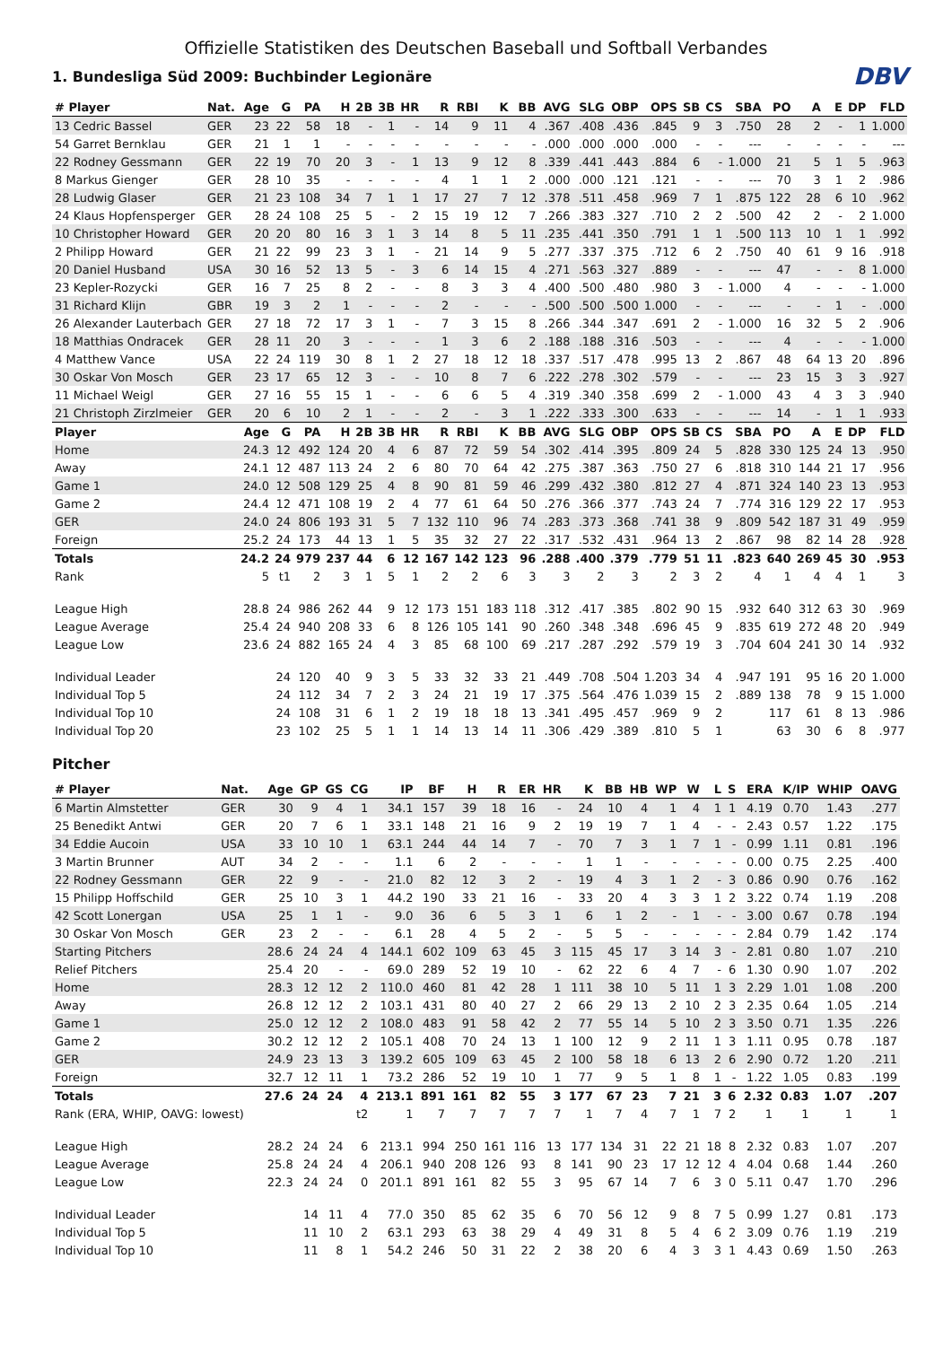DBV
Offizielle Statistiken des Deutschen Baseball und Softball Verbandes
1. Bundesliga Süd 2009: Buchbinder Legionäre
| # Player | Nat. | Age | G | PA | H | 2B | 3B | HR | R | RBI | K | BB | AVG | SLG | OBP | OPS | SB | CS | SBA | PO | A | E | DP | FLD |
| --- | --- | --- | --- | --- | --- | --- | --- | --- | --- | --- | --- | --- | --- | --- | --- | --- | --- | --- | --- | --- | --- | --- | --- | --- |
| 13 Cedric Bassel | GER | 23 | 22 | 58 | 18 | - | 1 | - | 14 | 9 | 11 | 4 | .367 | .408 | .436 | .845 | 9 | 3 | .750 | 28 | 2 | - | 1 | 1.000 |
| 54 Garret Bernklau | GER | 21 | 1 | 1 | - | - | - | - | - | - | - | - | .000 | .000 | .000 | .000 | - | - | --- | - | - | - | - | --- |
| 22 Rodney Gessmann | GER | 22 | 19 | 70 | 20 | 3 | - | 1 | 13 | 9 | 12 | 8 | .339 | .441 | .443 | .884 | 6 | - | 1.000 | 21 | 5 | 1 | 5 | .963 |
| 8 Markus Gienger | GER | 28 | 10 | 35 | - | - | - | - | 4 | 1 | 1 | 2 | .000 | .000 | .121 | .121 | - | - | --- | 70 | 3 | 1 | 2 | .986 |
| 28 Ludwig Glaser | GER | 21 | 23 | 108 | 34 | 7 | 1 | 1 | 17 | 27 | 7 | 12 | .378 | .511 | .458 | .969 | 7 | 1 | .875 | 122 | 28 | 6 | 10 | .962 |
| 24 Klaus Hopfensperger | GER | 28 | 24 | 108 | 25 | 5 | - | 2 | 15 | 19 | 12 | 7 | .266 | .383 | .327 | .710 | 2 | 2 | .500 | 42 | 2 | - | 2 | 1.000 |
| 10 Christopher Howard | GER | 20 | 20 | 80 | 16 | 3 | 1 | 3 | 14 | 8 | 5 | 11 | .235 | .441 | .350 | .791 | 1 | 1 | .500 | 113 | 10 | 1 | 1 | .992 |
| 2 Philipp Howard | GER | 21 | 22 | 99 | 23 | 3 | 1 | - | 21 | 14 | 9 | 5 | .277 | .337 | .375 | .712 | 6 | 2 | .750 | 40 | 61 | 9 | 16 | .918 |
| 20 Daniel Husband | USA | 30 | 16 | 52 | 13 | 5 | - | 3 | 6 | 14 | 15 | 4 | .271 | .563 | .327 | .889 | - | - | --- | 47 | - | - | 8 | 1.000 |
| 23 Kepler-Rozycki | GER | 16 | 7 | 25 | 8 | 2 | - | - | 8 | 3 | 3 | 4 | .400 | .500 | .480 | .980 | 3 | - | 1.000 | 4 | - | - | - | 1.000 |
| 31 Richard Klijn | GBR | 19 | 3 | 2 | 1 | - | - | - | 2 | - | - | - | .500 | .500 | .500 | 1.000 | - | - | --- | - | - | 1 | - | .000 |
| 26 Alexander Lauterbach | GER | 27 | 18 | 72 | 17 | 3 | 1 | - | 7 | 3 | 15 | 8 | .266 | .344 | .347 | .691 | 2 | - | 1.000 | 16 | 32 | 5 | 2 | .906 |
| 18 Matthias Ondracek | GER | 28 | 11 | 20 | 3 | - | - | - | 1 | 3 | 6 | 2 | .188 | .188 | .316 | .503 | - | - | --- | 4 | - | - | - | 1.000 |
| 4 Matthew Vance | USA | 22 | 24 | 119 | 30 | 8 | 1 | 2 | 27 | 18 | 12 | 18 | .337 | .517 | .478 | .995 | 13 | 2 | .867 | 48 | 64 | 13 | 20 | .896 |
| 30 Oskar Von Mosch | GER | 23 | 17 | 65 | 12 | 3 | - | - | 10 | 8 | 7 | 6 | .222 | .278 | .302 | .579 | - | - | --- | 23 | 15 | 3 | 3 | .927 |
| 11 Michael Weigl | GER | 27 | 16 | 55 | 15 | 1 | - | - | 6 | 6 | 5 | 4 | .319 | .340 | .358 | .699 | 2 | - | 1.000 | 43 | 4 | 3 | 3 | .940 |
| 21 Christoph Zirzlmeier | GER | 20 | 6 | 10 | 2 | 1 | - | - | 2 | - | 3 | 1 | .222 | .333 | .300 | .633 | - | - | --- | 14 | - | 1 | 1 | .933 |
| Player | | Age | G | PA | H | 2B | 3B | HR | R | RBI | K | BB | AVG | SLG | OBP | OPS | SB | CS | SBA | PO | A | E | DP | FLD |
| Home | | 24.3 | 12 | 492 | 124 | 20 | 4 | 6 | 87 | 72 | 59 | 54 | .302 | .414 | .395 | .809 | 24 | 5 | .828 | 330 | 125 | 24 | 13 | .950 |
| Away | | 24.1 | 12 | 487 | 113 | 24 | 2 | 6 | 80 | 70 | 64 | 42 | .275 | .387 | .363 | .750 | 27 | 6 | .818 | 310 | 144 | 21 | 17 | .956 |
| Game 1 | | 24.0 | 12 | 508 | 129 | 25 | 4 | 8 | 90 | 81 | 59 | 46 | .299 | .432 | .380 | .812 | 27 | 4 | .871 | 324 | 140 | 23 | 13 | .953 |
| Game 2 | | 24.4 | 12 | 471 | 108 | 19 | 2 | 4 | 77 | 61 | 64 | 50 | .276 | .366 | .377 | .743 | 24 | 7 | .774 | 316 | 129 | 22 | 17 | .953 |
| GER | | 24.0 | 24 | 806 | 193 | 31 | 5 | 7 | 132 | 110 | 96 | 74 | .283 | .373 | .368 | .741 | 38 | 9 | .809 | 542 | 187 | 31 | 49 | .959 |
| Foreign | | 25.2 | 24 | 173 | 44 | 13 | 1 | 5 | 35 | 32 | 27 | 22 | .317 | .532 | .431 | .964 | 13 | 2 | .867 | 98 | 82 | 14 | 28 | .928 |
| Totals | | 24.2 | 24 | 979 | 237 | 44 | 6 | 12 | 167 | 142 | 123 | 96 | .288 | .400 | .379 | .779 | 51 | 11 | .823 | 640 | 269 | 45 | 30 | .953 |
| Rank | | 5 | t1 | 2 | 3 | 1 | 5 | 1 | 2 | 2 | 6 | 3 | 3 | 2 | 3 | 2 | 3 | 2 | 4 | 1 | 4 | 4 | 1 | 3 |
| League High | | 28.8 | 24 | 986 | 262 | 44 | 9 | 12 | 173 | 151 | 183 | 118 | .312 | .417 | .385 | .802 | 90 | 15 | .932 | 640 | 312 | 63 | 30 | .969 |
| League Average | | 25.4 | 24 | 940 | 208 | 33 | 6 | 8 | 126 | 105 | 141 | 90 | .260 | .348 | .348 | .696 | 45 | 9 | .835 | 619 | 272 | 48 | 20 | .949 |
| League Low | | 23.6 | 24 | 882 | 165 | 24 | 4 | 3 | 85 | 68 | 100 | 69 | .217 | .287 | .292 | .579 | 19 | 3 | .704 | 604 | 241 | 30 | 14 | .932 |
| Individual Leader | | | 24 | 120 | 40 | 9 | 3 | 5 | 33 | 32 | 33 | 21 | .449 | .708 | .504 | 1.203 | 34 | 4 | .947 | 191 | 95 | 16 | 20 | 1.000 |
| Individual Top 5 | | | 24 | 112 | 34 | 7 | 2 | 3 | 24 | 21 | 19 | 17 | .375 | .564 | .476 | 1.039 | 15 | 2 | .889 | 138 | 78 | 9 | 15 | 1.000 |
| Individual Top 10 | | | 24 | 108 | 31 | 6 | 1 | 2 | 19 | 18 | 18 | 13 | .341 | .495 | .457 | .969 | 9 | 2 | | 117 | 61 | 8 | 13 | .986 |
| Individual Top 20 | | | 23 | 102 | 25 | 5 | 1 | 1 | 14 | 13 | 14 | 11 | .306 | .429 | .389 | .810 | 5 | 1 | | 63 | 30 | 6 | 8 | .977 |
Pitcher
| # Player | Nat. | Age | GP | GS | CG | IP | BF | H | R | ER | HR | K | BB | HB | WP | W | L | S | ERA | K/IP | WHIP | OAVG |
| --- | --- | --- | --- | --- | --- | --- | --- | --- | --- | --- | --- | --- | --- | --- | --- | --- | --- | --- | --- | --- | --- | --- |
| 6 Martin Almstetter | GER | 30 | 9 | 4 | 1 | 34.1 | 157 | 39 | 18 | 16 | - | 24 | 10 | 4 | 1 | 4 | 1 | 1 | 4.19 | 0.70 | 1.43 | .277 |
| 25 Benedikt Antwi | GER | 20 | 7 | 6 | 1 | 33.1 | 148 | 21 | 16 | 9 | 2 | 19 | 19 | 7 | 1 | 4 | - | - | 2.43 | 0.57 | 1.22 | .175 |
| 34 Eddie Aucoin | USA | 33 | 10 | 10 | 1 | 63.1 | 244 | 44 | 14 | 7 | - | 70 | 7 | 3 | 1 | 7 | 1 | - | 0.99 | 1.11 | 0.81 | .196 |
| 3 Martin Brunner | AUT | 34 | 2 | - | - | 1.1 | 6 | 2 | - | - | - | 1 | 1 | - | - | - | - | - | 0.00 | 0.75 | 2.25 | .400 |
| 22 Rodney Gessmann | GER | 22 | 9 | - | - | 21.0 | 82 | 12 | 3 | 2 | - | 19 | 4 | 3 | 1 | 2 | - | 3 | 0.86 | 0.90 | 0.76 | .162 |
| 15 Philipp Hoffschild | GER | 25 | 10 | 3 | 1 | 44.2 | 190 | 33 | 21 | 16 | - | 33 | 20 | 4 | 3 | 3 | 1 | 2 | 3.22 | 0.74 | 1.19 | .208 |
| 42 Scott Lonergan | USA | 25 | 1 | 1 | - | 9.0 | 36 | 6 | 5 | 3 | 1 | 6 | 1 | 2 | - | 1 | - | - | 3.00 | 0.67 | 0.78 | .194 |
| 30 Oskar Von Mosch | GER | 23 | 2 | - | - | 6.1 | 28 | 4 | 5 | 2 | - | 5 | 5 | - | - | - | - | - | 2.84 | 0.79 | 1.42 | .174 |
| Starting Pitchers | | 28.6 | 24 | 24 | 4 | 144.1 | 602 | 109 | 63 | 45 | 3 | 115 | 45 | 17 | 3 | 14 | 3 | - | 2.81 | 0.80 | 1.07 | .210 |
| Relief Pitchers | | 25.4 | 20 | - | - | 69.0 | 289 | 52 | 19 | 10 | - | 62 | 22 | 6 | 4 | 7 | - | 6 | 1.30 | 0.90 | 1.07 | .202 |
| Home | | 28.3 | 12 | 12 | 2 | 110.0 | 460 | 81 | 42 | 28 | 1 | 111 | 38 | 10 | 5 | 11 | 1 | 3 | 2.29 | 1.01 | 1.08 | .200 |
| Away | | 26.8 | 12 | 12 | 2 | 103.1 | 431 | 80 | 40 | 27 | 2 | 66 | 29 | 13 | 2 | 10 | 2 | 3 | 2.35 | 0.64 | 1.05 | .214 |
| Game 1 | | 25.0 | 12 | 12 | 2 | 108.0 | 483 | 91 | 58 | 42 | 2 | 77 | 55 | 14 | 5 | 10 | 2 | 3 | 3.50 | 0.71 | 1.35 | .226 |
| Game 2 | | 30.2 | 12 | 12 | 2 | 105.1 | 408 | 70 | 24 | 13 | 1 | 100 | 12 | 9 | 2 | 11 | 1 | 3 | 1.11 | 0.95 | 0.78 | .187 |
| GER | | 24.9 | 23 | 13 | 3 | 139.2 | 605 | 109 | 63 | 45 | 2 | 100 | 58 | 18 | 6 | 13 | 2 | 6 | 2.90 | 0.72 | 1.20 | .211 |
| Foreign | | 32.7 | 12 | 11 | 1 | 73.2 | 286 | 52 | 19 | 10 | 1 | 77 | 9 | 5 | 1 | 8 | 1 | - | 1.22 | 1.05 | 0.83 | .199 |
| Totals | | 27.6 | 24 | 24 | 4 | 213.1 | 891 | 161 | 82 | 55 | 3 | 177 | 67 | 23 | 7 | 21 | 3 | 6 | 2.32 | 0.83 | 1.07 | .207 |
| Rank (ERA, WHIP, OAVG: lowest) | | | | | t2 | 1 | 7 | 7 | 7 | 7 | 7 | 1 | 7 | 4 | 7 | 1 | 7 | 2 | 1 | 1 | 1 | 1 |
| League High | | 28.2 | 24 | 24 | 6 | 213.1 | 994 | 250 | 161 | 116 | 13 | 177 | 134 | 31 | 22 | 21 | 18 | 8 | 2.32 | 0.83 | 1.07 | .207 |
| League Average | | 25.8 | 24 | 24 | 4 | 206.1 | 940 | 208 | 126 | 93 | 8 | 141 | 90 | 23 | 17 | 12 | 12 | 4 | 4.04 | 0.68 | 1.44 | .260 |
| League Low | | 22.3 | 24 | 24 | 0 | 201.1 | 891 | 161 | 82 | 55 | 3 | 95 | 67 | 14 | 7 | 6 | 3 | 0 | 5.11 | 0.47 | 1.70 | .296 |
| Individual Leader | | | 14 | 11 | 4 | 77.0 | 350 | 85 | 62 | 35 | 6 | 70 | 56 | 12 | 9 | 8 | 7 | 5 | 0.99 | 1.27 | 0.81 | .173 |
| Individual Top 5 | | | 11 | 10 | 2 | 63.1 | 293 | 63 | 38 | 29 | 4 | 49 | 31 | 8 | 5 | 4 | 6 | 2 | 3.09 | 0.76 | 1.19 | .219 |
| Individual Top 10 | | | 11 | 8 | 1 | 54.2 | 246 | 50 | 31 | 22 | 2 | 38 | 20 | 6 | 4 | 3 | 3 | 1 | 4.43 | 0.69 | 1.50 | .263 |